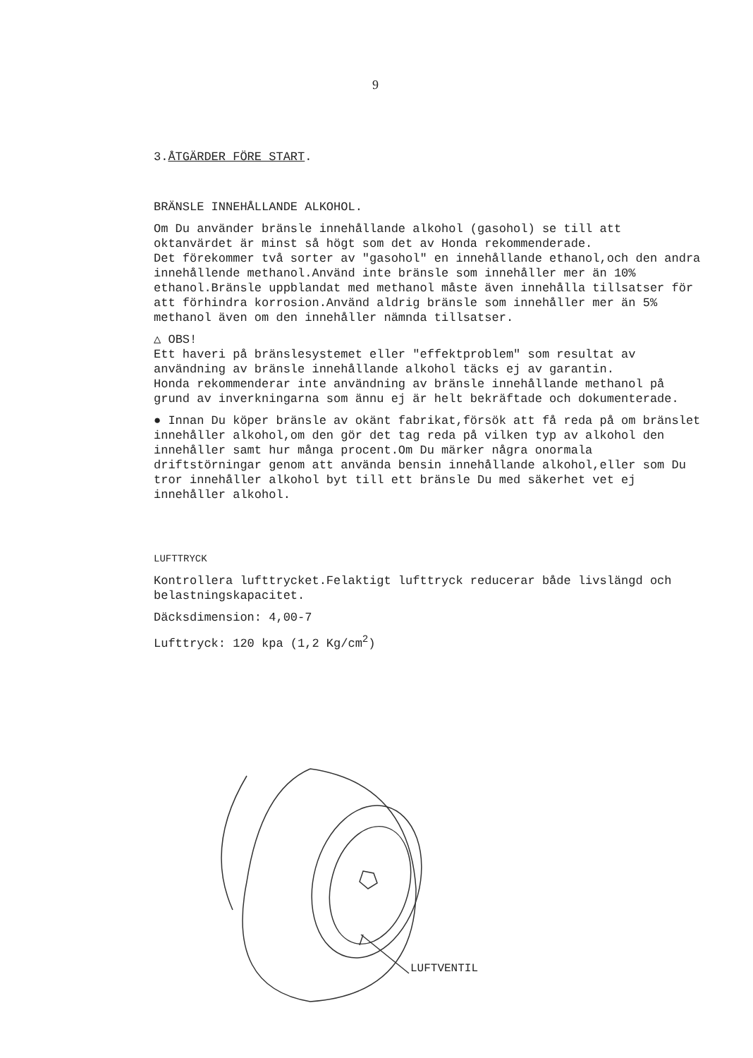9
3.ÅTGÄRDER FÖRE START.
BRÄNSLE INNEHÅLLANDE ALKOHOL.
Om Du använder bränsle innehållande alkohol (gasohol) se till att oktanvärdet är minst så högt som det av Honda rekommenderade.
Det förekommer två sorter av "gasohol" en innehållande ethanol,och den andra innehållende methanol.Använd inte bränsle som innehåller mer än 10% ethanol.Bränsle uppblandat med methanol måste även innehålla tillsatser för att förhindra korrosion.Använd aldrig bränsle som innehåller mer än 5% methanol även om den innehåller nämnda tillsatser.
△ OBS!
Ett haveri på bränslesystemet eller "effektproblem" som resultat av användning av bränsle innehållande alkohol täcks ej av garantin.
Honda rekommenderar inte användning av bränsle innehållande methanol på grund av inverkningarna som ännu ej är helt bekräftade och dokumenterade.
● Innan Du köper bränsle av okänt fabrikat,försök att få reda på om bränslet innehåller alkohol,om den gör det tag reda på vilken typ av alkohol den innehåller samt hur många procent.Om Du märker några onormala driftstörningar genom att använda bensin innehållande alkohol,eller som Du tror innehåller alkohol byt till ett bränsle Du med säkerhet vet ej innehåller alkohol.
LUFTTRYCK
Kontrollera lufttrycket.Felaktigt lufttryck reducerar både livslängd och belastningskapacitet.
Däcksdimension: 4,00-7
Lufttryck: 120 kpa (1,2 Kg/cm<sup>2</sup>)
LUFTVENTIL